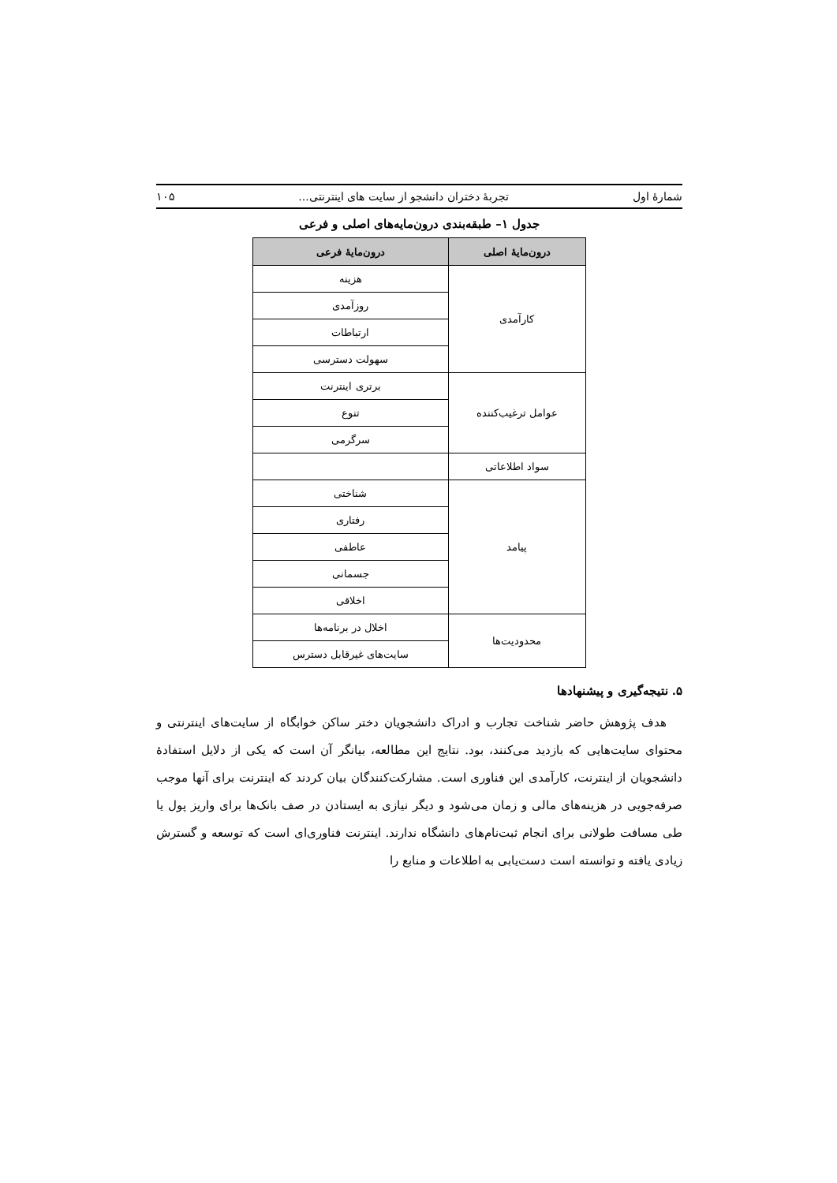شمارهٔ اول تجربهٔ دختران دانشجو از سایت های اینترنتی... ۱۰۵
جدول ۱– طبقه‌بندی درون‌مایه‌های اصلی و فرعی
| درون‌مایهٔ اصلی | درون‌مایهٔ فرعی |
| --- | --- |
| کارآمدی | هزینه |
| | روزآمدی |
| | ارتباطات |
| | سهولت دسترسی |
| عوامل ترغیب‌کننده | برتری اینترنت |
| | تنوع |
| | سرگرمی |
| سواد اطلاعاتی | |
| پیامد | شناختی |
| | رفتاری |
| | عاطفی |
| | جسمانی |
| | اخلاقی |
| محدودیت‌ها | اخلال در برنامه‌ها |
| | سایت‌های غیرقابل دسترس |
۵. نتیجه‌گیری و پیشنهادها
هدف پژوهش حاضر شناخت تجارب و ادراک دانشجویان دختر ساکن خوابگاه از سایت‌های اینترنتی و محتوای سایت‌هایی که بازدید می‌کنند، بود. نتایج این مطالعه، بیانگر آن است که یکی از دلایل استفادهٔ دانشجویان از اینترنت، کارآمدی این فناوری است. مشارکت‌کنندگان بیان کردند که اینترنت برای آنها موجب صرفه‌جویی در هزینه‌های مالی و زمان می‌شود و دیگر نیازی به ایستادن در صف بانک‌ها برای واریز پول یا طی مسافت طولانی برای انجام ثبت‌نام‌های دانشگاه ندارند. اینترنت فناوری‌ای است که توسعه و گسترش زیادی یافته و توانسته است دست‌یابی به اطلاعات و منابع را